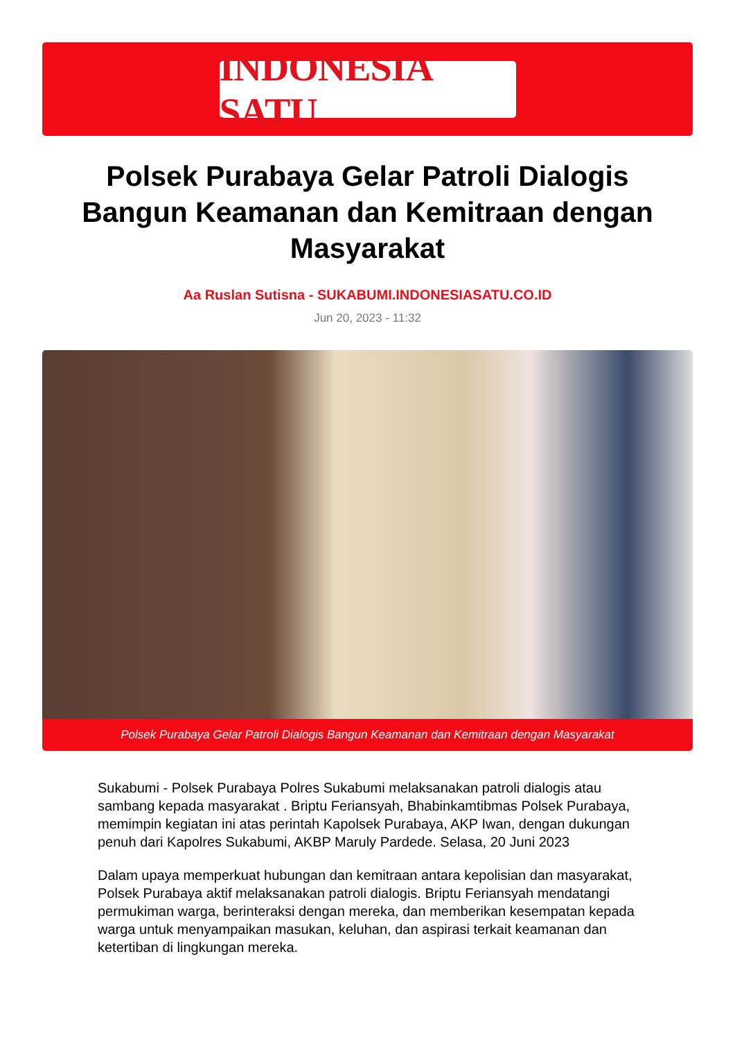INDONESIA SATU
Polsek Purabaya Gelar Patroli Dialogis Bangun Keamanan dan Kemitraan dengan Masyarakat
Aa Ruslan Sutisna - SUKABUMI.INDONESIASATU.CO.ID
Jun 20, 2023 - 11:32
Polsek Purabaya Gelar Patroli Dialogis Bangun Keamanan dan Kemitraan dengan Masyarakat
Sukabumi - Polsek Purabaya Polres Sukabumi melaksanakan patroli dialogis atau sambang kepada masyarakat . Briptu Feriansyah, Bhabinkamtibmas Polsek Purabaya, memimpin kegiatan ini atas perintah Kapolsek Purabaya, AKP Iwan, dengan dukungan penuh dari Kapolres Sukabumi, AKBP Maruly Pardede. Selasa, 20 Juni 2023
Dalam upaya memperkuat hubungan dan kemitraan antara kepolisian dan masyarakat, Polsek Purabaya aktif melaksanakan patroli dialogis. Briptu Feriansyah mendatangi permukiman warga, berinteraksi dengan mereka, dan memberikan kesempatan kepada warga untuk menyampaikan masukan, keluhan, dan aspirasi terkait keamanan dan ketertiban di lingkungan mereka.